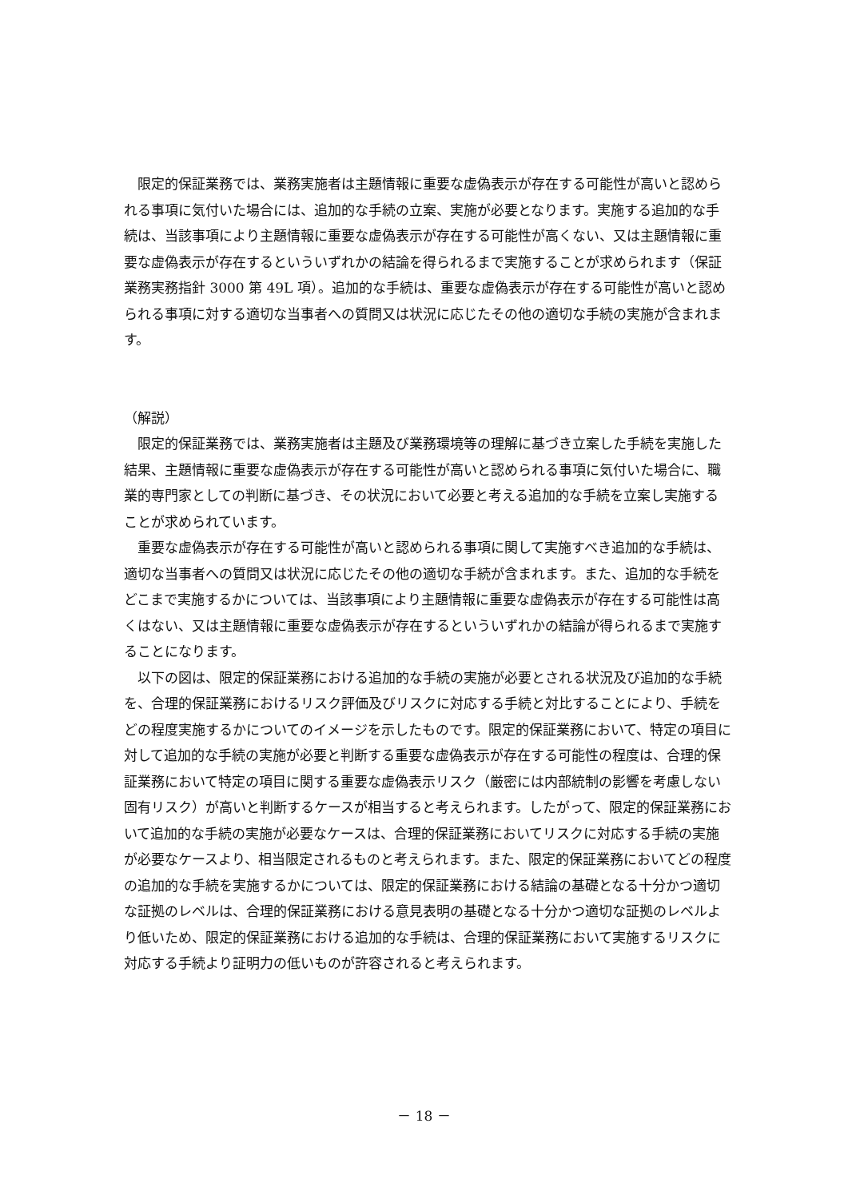限定的保証業務では、業務実施者は主題情報に重要な虚偽表示が存在する可能性が高いと認められる事項に気付いた場合には、追加的な手続の立案、実施が必要となります。実施する追加的な手続は、当該事項により主題情報に重要な虚偽表示が存在する可能性が高くない、又は主題情報に重要な虚偽表示が存在するといういずれかの結論を得られるまで実施することが求められます（保証業務実務指針 3000 第 49L 項）。追加的な手続は、重要な虚偽表示が存在する可能性が高いと認められる事項に対する適切な当事者への質問又は状況に応じたその他の適切な手続の実施が含まれます。
（解説）
限定的保証業務では、業務実施者は主題及び業務環境等の理解に基づき立案した手続を実施した結果、主題情報に重要な虚偽表示が存在する可能性が高いと認められる事項に気付いた場合に、職業的専門家としての判断に基づき、その状況において必要と考える追加的な手続を立案し実施することが求められています。
重要な虚偽表示が存在する可能性が高いと認められる事項に関して実施すべき追加的な手続は、適切な当事者への質問又は状況に応じたその他の適切な手続が含まれます。また、追加的な手続をどこまで実施するかについては、当該事項により主題情報に重要な虚偽表示が存在する可能性は高くはない、又は主題情報に重要な虚偽表示が存在するといういずれかの結論が得られるまで実施することになります。
以下の図は、限定的保証業務における追加的な手続の実施が必要とされる状況及び追加的な手続を、合理的保証業務におけるリスク評価及びリスクに対応する手続と対比することにより、手続をどの程度実施するかについてのイメージを示したものです。限定的保証業務において、特定の項目に対して追加的な手続の実施が必要と判断する重要な虚偽表示が存在する可能性の程度は、合理的保証業務において特定の項目に関する重要な虚偽表示リスク（厳密には内部統制の影響を考慮しない固有リスク）が高いと判断するケースが相当すると考えられます。したがって、限定的保証業務において追加的な手続の実施が必要なケースは、合理的保証業務においてリスクに対応する手続の実施が必要なケースより、相当限定されるものと考えられます。また、限定的保証業務においてどの程度の追加的な手続を実施するかについては、限定的保証業務における結論の基礎となる十分かつ適切な証拠のレベルは、合理的保証業務における意見表明の基礎となる十分かつ適切な証拠のレベルより低いため、限定的保証業務における追加的な手続は、合理的保証業務において実施するリスクに対応する手続より証明力の低いものが許容されると考えられます。
－ 18 －